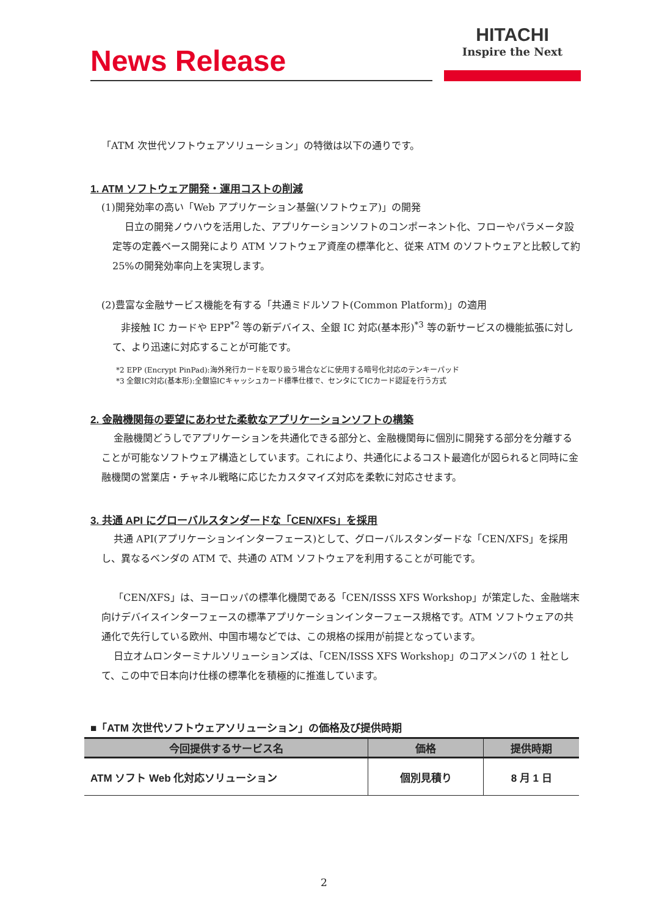News Release
HITACHI
Inspire the Next
「ATM 次世代ソフトウェアソリューション」の特徴は以下の通りです。
1. ATM ソフトウェア開発・運用コストの削減
(1)開発効率の高い「Web アプリケーション基盤(ソフトウェア)」の開発
日立の開発ノウハウを活用した、アプリケーションソフトのコンポーネント化、フローやパラメータ設定等の定義ベース開発により ATM ソフトウェア資産の標準化と、従来 ATM のソフトウェアと比較して約 25%の開発効率向上を実現します。
(2)豊富な金融サービス機能を有する「共通ミドルソフト(Common Platform)」の適用
非接触 IC カードや EPP<sup>*2</sup> 等の新デバイス、全銀 IC 対応(基本形)<sup>*3</sup> 等の新サービスの機能拡張に対して、より迅速に対応することが可能です。
*2 EPP (Encrypt PinPad):海外発行カードを取り扱う場合などに使用する暗号化対応のテンキーパッド
*3 全銀IC対応(基本形):全銀協ICキャッシュカード標準仕様で、センタにてICカード認証を行う方式
2. 金融機関毎の要望にあわせた柔軟なアプリケーションソフトの構築
金融機関どうしでアプリケーションを共通化できる部分と、金融機関毎に個別に開発する部分を分離することが可能なソフトウェア構造としています。これにより、共通化によるコスト最適化が図られると同時に金融機関の営業店・チャネル戦略に応じたカスタマイズ対応を柔軟に対応させます。
3. 共通 API にグローバルスタンダードな「CEN/XFS」を採用
共通 API(アプリケーションインターフェース)として、グローバルスタンダードな「CEN/XFS」を採用し、異なるベンダの ATM で、共通の ATM ソフトウェアを利用することが可能です。
「CEN/XFS」は、ヨーロッパの標準化機関である「CEN/ISSS XFS Workshop」が策定した、金融端末向けデバイスインターフェースの標準アプリケーションインターフェース規格です。ATM ソフトウェアの共通化で先行している欧州、中国市場などでは、この規格の採用が前提となっています。
日立オムロンターミナルソリューションズは、「CEN/ISSS XFS Workshop」のコアメンバの 1 社として、この中で日本向け仕様の標準化を積極的に推進しています。
■「ATM 次世代ソフトウェアソリューション」の価格及び提供時期
| 今回提供するサービス名 | 価格 | 提供時期 |
| --- | --- | --- |
| ATM ソフト Web 化対応ソリューション | 個別見積り | 8 月 1 日 |
2